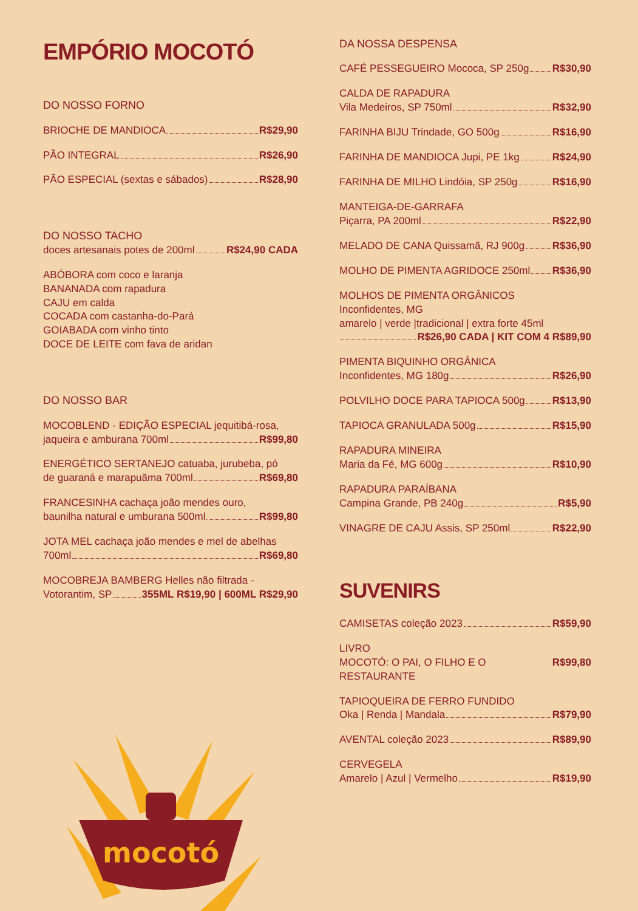EMPÓRIO MOCOTÓ
DO NOSSO FORNO
BRIOCHE DE MANDIOCA R$29,90
PÃO INTEGRAL R$26,90
PÃO ESPECIAL (sextas e sábados) R$28,90
DO NOSSO TACHO
doces artesanais potes de 200ml R$24,90 CADA
ABÓBORA com coco e laranja
BANANADA com rapadura
CAJU em calda
COCADA com castanha-do-Pará
GOIABADA com vinho tinto
DOCE DE LEITE com fava de aridan
DO NOSSO BAR
MOCOBLEND - EDIÇÃO ESPECIAL jequitibá-rosa,
jaqueira e amburana 700ml R$99,80
ENERGÉTICO SERTANEJO catuaba, jurubeba, pó
de guaraná e marapuãma 700ml R$69,80
FRANCESINHA cachaça joão mendes ouro,
baunilha natural e umburana 500ml R$99,80
JOTA MEL cachaça joão mendes e mel de abelhas
700ml R$69,80
MOCOBREJA BAMBERG Helles não filtrada -
Votorantim, SP 355ML R$19,90 | 600ML R$29,90
DA NOSSA DESPENSA
CAFÉ PESSEGUEIRO Mococa, SP 250g R$30,90
CALDA DE RAPADURA
Vila Medeiros, SP 750ml R$32,90
FARINHA BIJU Trindade, GO 500g R$16,90
FARINHA DE MANDIOCA Jupi, PE 1kg R$24,90
FARINHA DE MILHO Lindóia, SP 250g R$16,90
MANTEIGA-DE-GARRAFA
Piçarra, PA 200ml R$22,90
MELADO DE CANA Quissamã, RJ 900g R$36,90
MOLHO DE PIMENTA AGRIDOCE 250ml R$36,90
MOLHOS DE PIMENTA ORGÂNICOS
Inconfidentes, MG
amarelo | verde |tradicional | extra forte 45ml
R$26,90 CADA | KIT COM 4 R$89,90
PIMENTA BIQUINHO ORGÂNICA
Inconfidentes, MG 180g R$26,90
POLVILHO DOCE PARA TAPIOCA 500g R$13,90
TAPIOCA GRANULADA 500g R$15,90
RAPADURA MINEIRA
Maria da Fé, MG 600g R$10,90
RAPADURA PARAÍBANA
Campina Grande, PB 240g R$5,90
VINAGRE DE CAJU Assis, SP 250ml R$22,90
SUVENIRS
CAMISETAS coleção 2023 R$59,90
LIVRO
MOCOTÓ: O PAI, O FILHO E O RESTAURANTE R$99,80
TAPIOQUEIRA DE FERRO FUNDIDO
Oka | Renda | Mandala R$79,90
AVENTAL coleção 2023 R$89,90
CERVEGELA
Amarelo | Azul | Vermelho R$19,90
mocotó